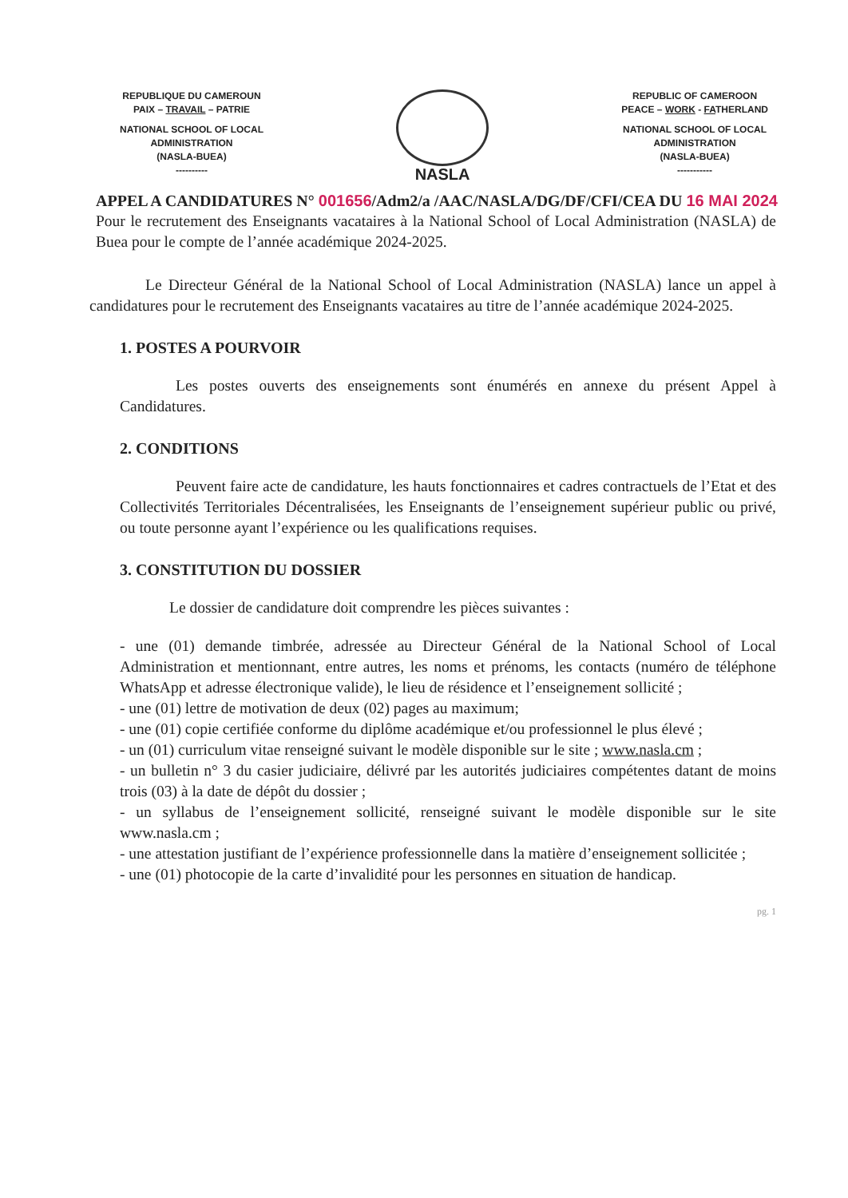REPUBLIQUE DU CAMEROUN
PAIX – TRAVAIL – PATRIE
NATIONAL SCHOOL OF LOCAL
ADMINISTRATION
(NASLA-BUEA)
----------
NASLA
REPUBLIC OF CAMEROON
PEACE – WORK - FATHERLAND
NATIONAL SCHOOL OF LOCAL
ADMINISTRATION
(NASLA-BUEA)
-----------
APPEL A CANDIDATURES N° 001656/Adm2/a /AAC/NASLA/DG/DF/CFI/CEA DU 16 MAI 2024
Pour le recrutement des Enseignants vacataires à la National School of Local Administration (NASLA) de Buea pour le compte de l’année académique 2024-2025.
Le Directeur Général de la National School of Local Administration (NASLA) lance un appel à candidatures pour le recrutement des Enseignants vacataires au titre de l’année académique 2024-2025.
1. POSTES A POURVOIR
Les postes ouverts des enseignements sont énumérés en annexe du présent Appel à Candidatures.
2. CONDITIONS
Peuvent faire acte de candidature, les hauts fonctionnaires et cadres contractuels de l’Etat et des Collectivités Territoriales Décentralisées, les Enseignants de l’enseignement supérieur public ou privé, ou toute personne ayant l’expérience ou les qualifications requises.
3. CONSTITUTION DU DOSSIER
Le dossier de candidature doit comprendre les pièces suivantes :
- une (01) demande timbrée, adressée au Directeur Général de la National School of Local Administration et mentionnant, entre autres, les noms et prénoms, les contacts (numéro de téléphone WhatsApp et adresse électronique valide), le lieu de résidence et l’enseignement sollicité ;
- une (01) lettre de motivation de deux (02) pages au maximum;
- une (01) copie certifiée conforme du diplôme académique et/ou professionnel le plus élevé ;
- un (01) curriculum vitae renseigné suivant le modèle disponible sur le site ; www.nasla.cm ;
- un bulletin n° 3 du casier judiciaire, délivré par les autorités judiciaires compétentes datant de moins trois (03) à la date de dépôt du dossier ;
- un syllabus de l’enseignement sollicité, renseigné suivant le modèle disponible sur le site www.nasla.cm ;
- une attestation justifiant de l’expérience professionnelle dans la matière d’enseignement sollicitée ;
- une (01) photocopie de la carte d’invalidité pour les personnes en situation de handicap.
pg. 1